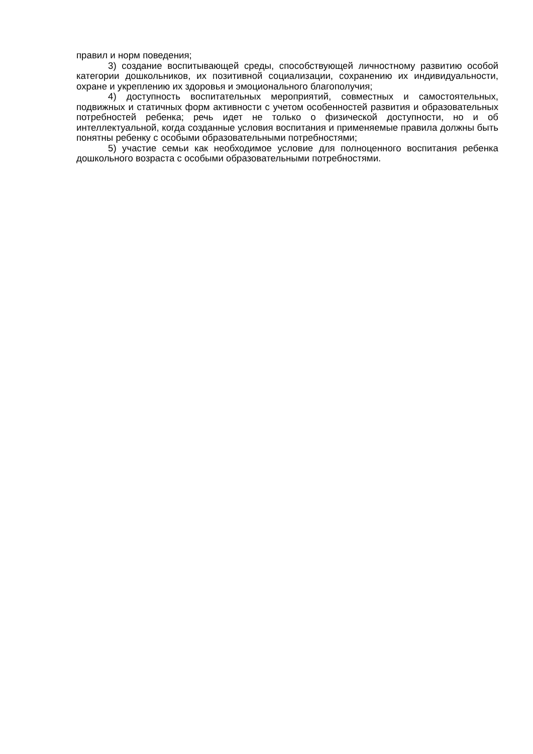правил и норм поведения;
3) создание воспитывающей среды, способствующей личностному развитию особой категории дошкольников, их позитивной социализации, сохранению их индивидуальности, охране и укреплению их здоровья и эмоционального благополучия;
4) доступность воспитательных мероприятий, совместных и самостоятельных, подвижных и статичных форм активности с учетом особенностей развития и образовательных потребностей ребенка; речь идет не только о физической доступности, но и об интеллектуальной, когда созданные условия воспитания и применяемые правила должны быть понятны ребенку с особыми образовательными потребностями;
5) участие семьи как необходимое условие для полноценного воспитания ребенка дошкольного возраста с особыми образовательными потребностями.